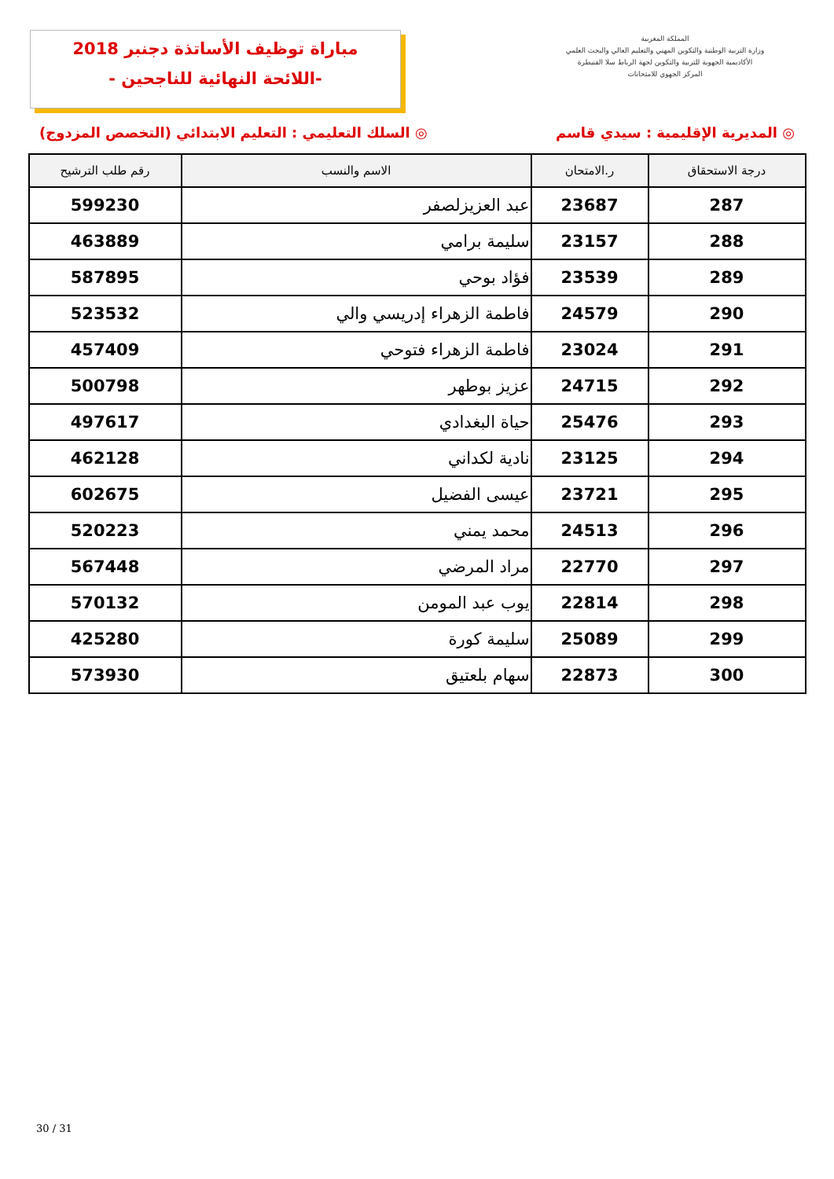مباراة توظيف الأساتذة دجنبر 2018
-اللائحة النهائية للناجحين -
المملكة المغربية
وزارة التربية الوطنية والتكوين المهني والتعليم العالي والبحث العلمي
الأكاديمية الجهوية للتربية والتكوين لجهة الرباط سلا القنيطرة
المركز الجهوي للامتحانات
◎ المديرية الإقليمية : سيدي قاسم ◎ السلك التعليمي : التعليم الابتدائي (التخصص المزدوج)
| درجة الاستحقاق | ر.الامتحان | الاسم والنسب | رقم طلب الترشيح |
| --- | --- | --- | --- |
| 287 | 23687 | عبد العزيزلصفر | 599230 |
| 288 | 23157 | سليمة برامي | 463889 |
| 289 | 23539 | فؤاد بوحي | 587895 |
| 290 | 24579 | فاطمة الزهراء إدريسي والي | 523532 |
| 291 | 23024 | فاطمة الزهراء فتوحي | 457409 |
| 292 | 24715 | عزيز بوطهر | 500798 |
| 293 | 25476 | حياة البغدادي | 497617 |
| 294 | 23125 | نادية لكداني | 462128 |
| 295 | 23721 | عيسى الفضيل | 602675 |
| 296 | 24513 | محمد يمني | 520223 |
| 297 | 22770 | مراد المرضي | 567448 |
| 298 | 22814 | يوب عبد المومن | 570132 |
| 299 | 25089 | سليمة كورة | 425280 |
| 300 | 22873 | سهام بلعتيق | 573930 |
30 / 31